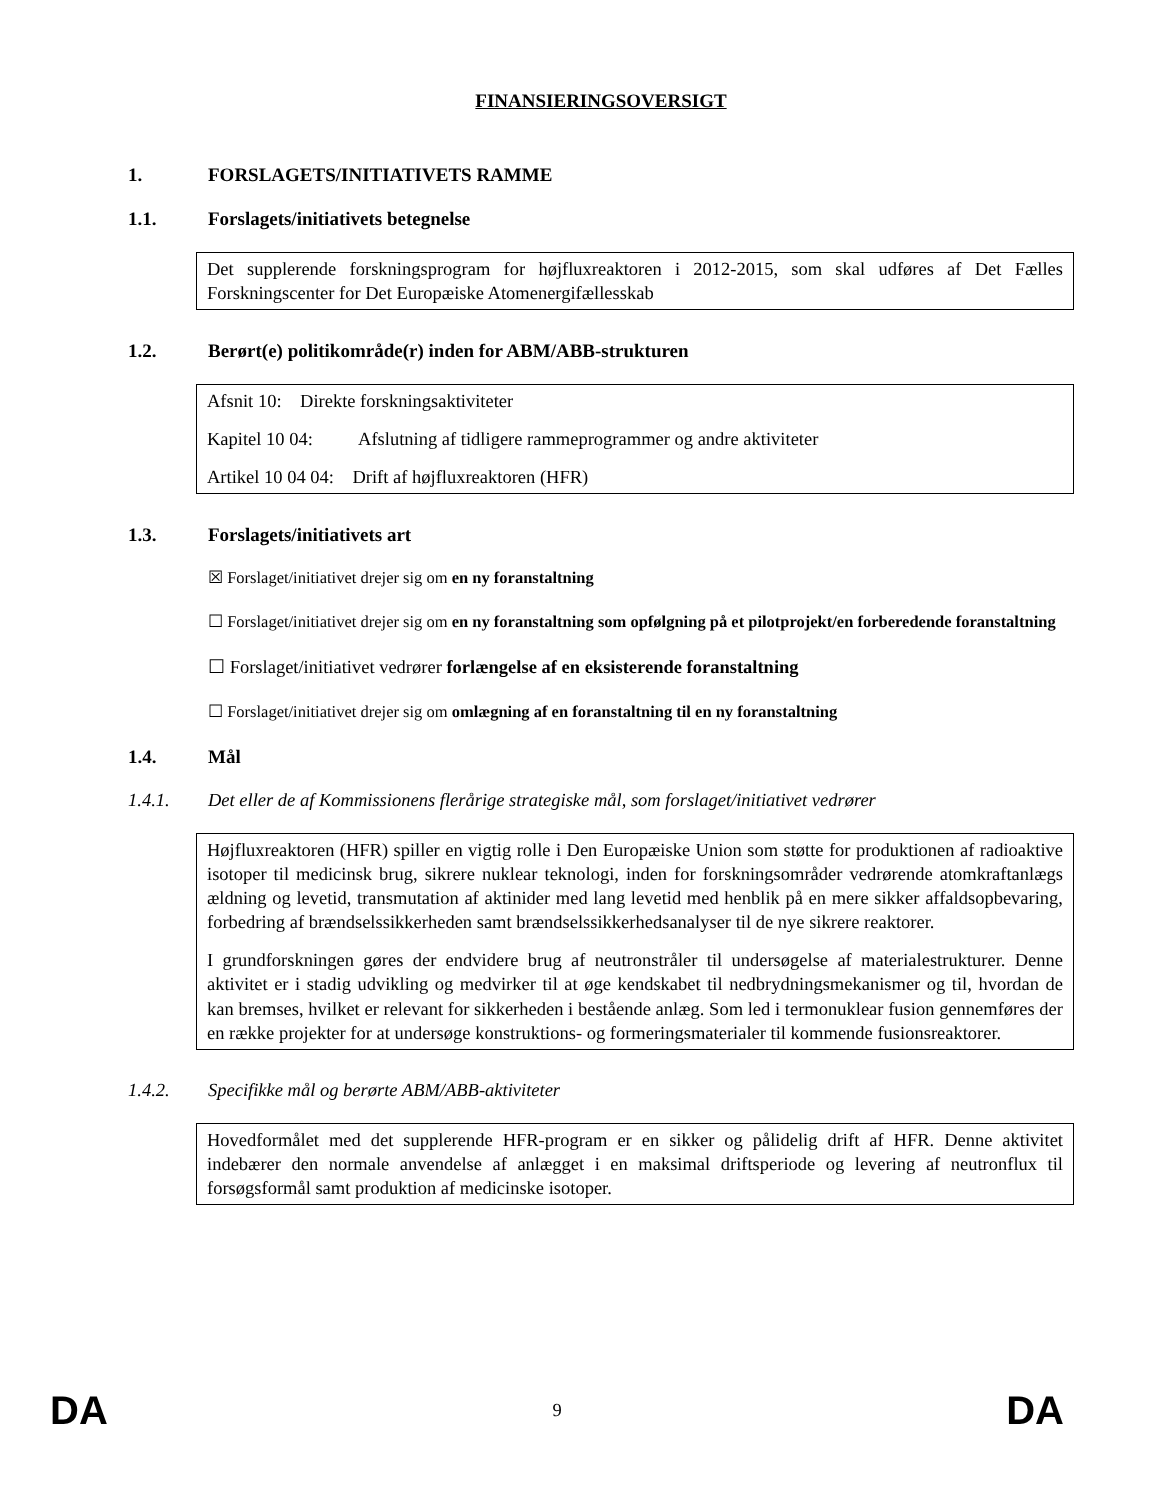FINANSIERINGSOVERSIGT
1. FORSLAGETS/INITIATIVETS RAMME
1.1. Forslagets/initiativets betegnelse
Det supplerende forskningsprogram for højfluxreaktoren i 2012-2015, som skal udføres af Det Fælles Forskningscenter for Det Europæiske Atomenergifællesskab
1.2. Berørt(e) politikområde(r) inden for ABM/ABB-strukturen
Afsnit 10: Direkte forskningsaktiviteter
Kapitel 10 04: Afslutning af tidligere rammeprogrammer og andre aktiviteter
Artikel 10 04 04: Drift af højfluxreaktoren (HFR)
1.3. Forslagets/initiativets art
☒ Forslaget/initiativet drejer sig om en ny foranstaltning
☐ Forslaget/initiativet drejer sig om en ny foranstaltning som opfølgning på et pilotprojekt/en forberedende foranstaltning
☐ Forslaget/initiativet vedrører forlængelse af en eksisterende foranstaltning
☐ Forslaget/initiativet drejer sig om omlægning af en foranstaltning til en ny foranstaltning
1.4. Mål
1.4.1. Det eller de af Kommissionens flerårige strategiske mål, som forslaget/initiativet vedrører
Højfluxreaktoren (HFR) spiller en vigtig rolle i Den Europæiske Union som støtte for produktionen af radioaktive isotoper til medicinsk brug, sikrere nuklear teknologi, inden for forskningsområder vedrørende atomkraftanlægs ældning og levetid, transmutation af aktinider med lang levetid med henblik på en mere sikker affaldsopbevaring, forbedring af brændselssikkerheden samt brændselssikkerhedsanalyser til de nye sikrere reaktorer.
I grundforskningen gøres der endvidere brug af neutronstråler til undersøgelse af materialestrukturer. Denne aktivitet er i stadig udvikling og medvirker til at øge kendskabet til nedbrydningsmekanismer og til, hvordan de kan bremses, hvilket er relevant for sikkerheden i bestående anlæg. Som led i termonuklear fusion gennemføres der en række projekter for at undersøge konstruktions- og formeringsmaterialer til kommende fusionsreaktorer.
1.4.2. Specifikke mål og berørte ABM/ABB-aktiviteter
Hovedformålet med det supplerende HFR-program er en sikker og pålidelig drift af HFR. Denne aktivitet indebærer den normale anvendelse af anlægget i en maksimal driftsperiode og levering af neutronflux til forsøgsformål samt produktion af medicinske isotoper.
DA 9 DA